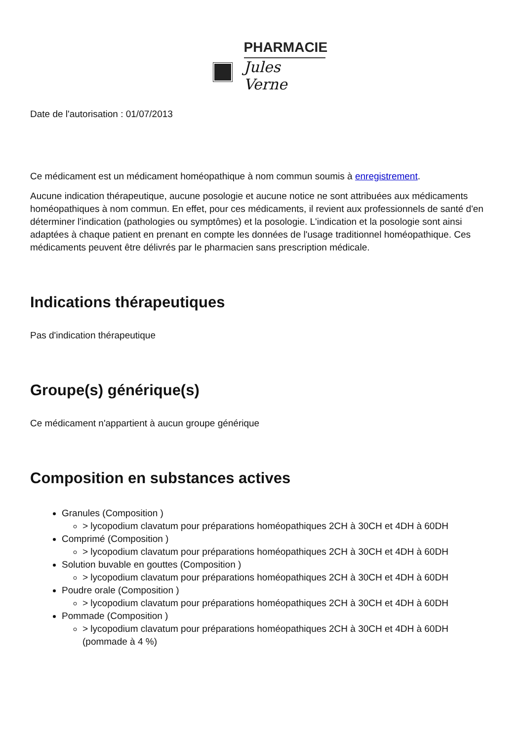PHARMACIE
Jules Verne
Date de l'autorisation : 01/07/2013
Ce médicament est un médicament homéopathique à nom commun soumis à enregistrement.
Aucune indication thérapeutique, aucune posologie et aucune notice ne sont attribuées aux médicaments homéopathiques à nom commun. En effet, pour ces médicaments, il revient aux professionnels de santé d'en déterminer l'indication (pathologies ou symptômes) et la posologie. L'indication et la posologie sont ainsi adaptées à chaque patient en prenant en compte les données de l'usage traditionnel homéopathique. Ces médicaments peuvent être délivrés par le pharmacien sans prescription médicale.
Indications thérapeutiques
Pas d'indication thérapeutique
Groupe(s) générique(s)
Ce médicament n'appartient à aucun groupe générique
Composition en substances actives
Granules (Composition )
> lycopodium clavatum pour préparations homéopathiques 2CH à 30CH et 4DH à 60DH
Comprimé (Composition )
> lycopodium clavatum pour préparations homéopathiques 2CH à 30CH et 4DH à 60DH
Solution buvable en gouttes (Composition )
> lycopodium clavatum pour préparations homéopathiques 2CH à 30CH et 4DH à 60DH
Poudre orale (Composition )
> lycopodium clavatum pour préparations homéopathiques 2CH à 30CH et 4DH à 60DH
Pommade (Composition )
> lycopodium clavatum pour préparations homéopathiques 2CH à 30CH et 4DH à 60DH (pommade à 4 %)